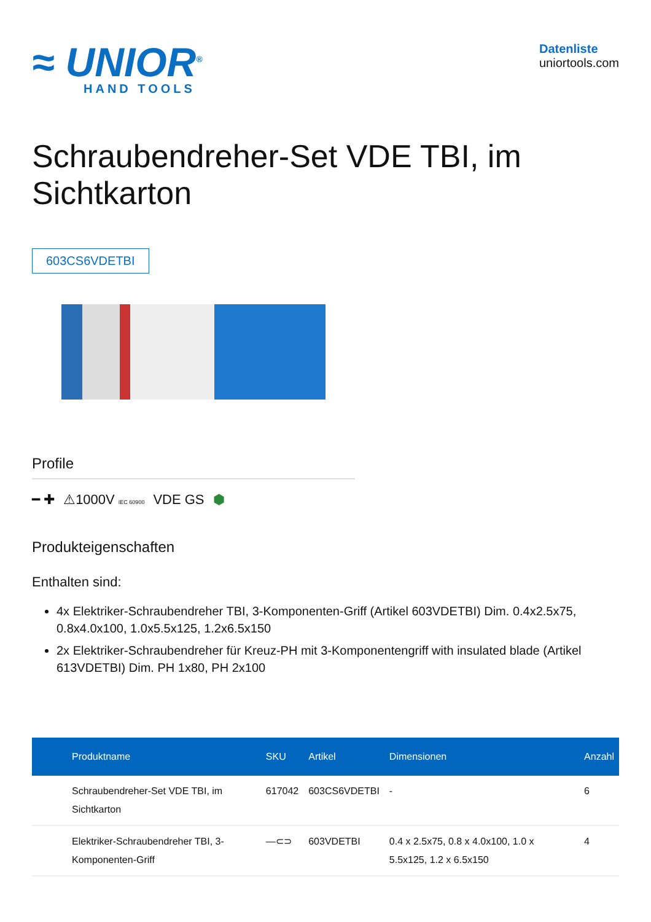≈ UNIOR<sup>®</sup>
HAND TOOLS
Datenliste
uniortools.com
Schraubendreher-Set VDE TBI, im Sichtkarton
603CS6VDETBI
Profile
━ ✚ ⚠1000V IEC 60900 VDE GS ⬢
Produkteigenschaften
Enthalten sind:
4x Elektriker-Schraubendreher TBI, 3-Komponenten-Griff (Artikel 603VDETBI) Dim. 0.4x2.5x75, 0.8x4.0x100, 1.0x5.5x125, 1.2x6.5x150
2x Elektriker-Schraubendreher für Kreuz-PH mit 3-Komponentengriff with insulated blade (Artikel 613VDETBI) Dim. PH 1x80, PH 2x100
| Produktname | SKU | Artikel | Dimensionen | Anzahl |
| --- | --- | --- | --- | --- |
| Schraubendreher-Set VDE TBI, im Sichtkarton | 617042 | 603CS6VDETBI | - | 6 |
| Elektriker-Schraubendreher TBI, 3-Komponenten-Griff | ―⊂⊃ | 603VDETBI | 0.4 x 2.5x75, 0.8 x 4.0x100, 1.0 x 5.5x125, 1.2 x 6.5x150 | 4 |